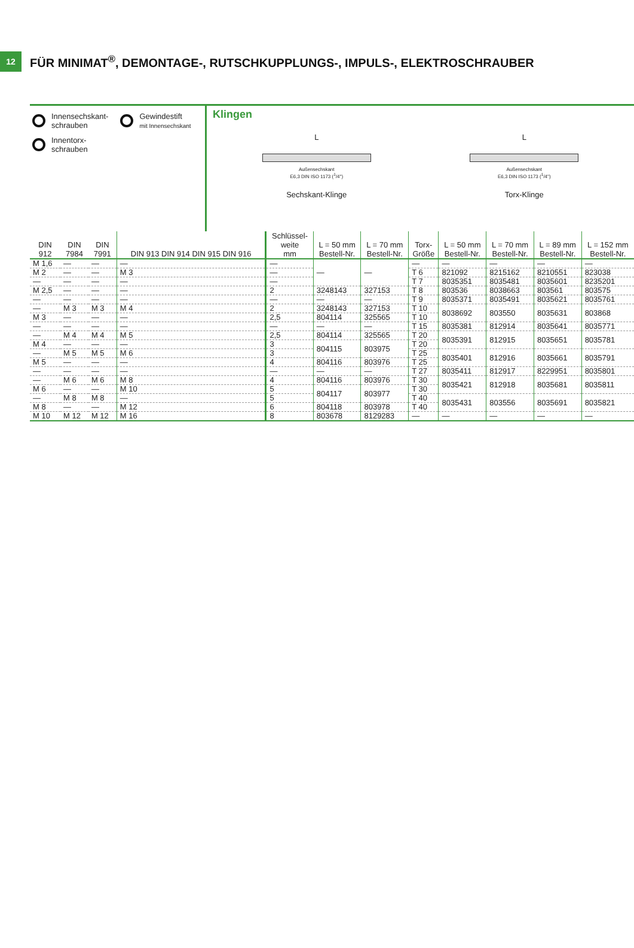12
FÜR MINIMAT<sup>®</sup>, DEMONTAGE-, RUTSCHKUPPLUNGS-, IMPULS-, ELEKTROSCHRAUBER
Innensechskant-
schrauben
Gewindestift
mit Innensechskant
Innentorx-
schrauben
Klingen
L
Außensechskant
E6,3 DIN ISO 1173 (<sup>1</sup>/4")
Sechskant-Klinge
L
Außensechskant
E6,3 DIN ISO 1173 (<sup>1</sup>/4")
Torx-Klinge
| DIN 912 | DIN 7984 | DIN 7991 | DIN 913 DIN 914 DIN 915 DIN 916 | Schlüssel- weite mm | L = 50 mm Bestell-Nr. | L = 70 mm Bestell-Nr. | Torx- Größe | L = 50 mm Bestell-Nr. | L = 70 mm Bestell-Nr. | L = 89 mm Bestell-Nr. | L = 152 mm Bestell-Nr. |
| --- | --- | --- | --- | --- | --- | --- | --- | --- | --- | --- | --- |
| M 1,6 | — | — | — | — | — | — | — | — | — | — | — |
| M 2 | — | — | M 3 | — | | | T 6 | 821092 | 8215162 | 8210551 | 823038 |
| — | — | — | — | — | | | T 7 | 8035351 | 8035481 | 8035601 | 8235201 |
| M 2,5 | — | — | — | 2 | 3248143 | 327153 | T 8 | 803536 | 8038663 | 803561 | 803575 |
| — | — | — | — | — | — | — | T 9 | 8035371 | 8035491 | 8035621 | 8035761 |
| — | M 3 | M 3 | M 4 | 2 | 3248143 | 327153 | T 10 | 8038692 | 803550 | 8035631 | 803868 |
| M 3 | — | — | — | 2,5 | 804114 | 325565 | T 10 | | | | |
| — | — | — | — | — | — | — | T 15 | 8035381 | 812914 | 8035641 | 8035771 |
| — | M 4 | M 4 | M 5 | 2,5 | 804114 | 325565 | T 20 | 8035391 | 812915 | 8035651 | 8035781 |
| M 4 | — | — | — | 3 | 804115 | 803975 | T 20 | | | | |
| — | M 5 | M 5 | M 6 | 3 | | | T 25 | 8035401 | 812916 | 8035661 | 8035791 |
| M 5 | — | — | — | 4 | 804116 | 803976 | T 25 | | | | |
| — | — | — | — | — | — | — | T 27 | 8035411 | 812917 | 8229951 | 8035801 |
| — | M 6 | M 6 | M 8 | 4 | 804116 | 803976 | T 30 | 8035421 | 812918 | 8035681 | 8035811 |
| M 6 | — | — | M 10 | 5 | 804117 | 803977 | T 30 | | | | |
| — | M 8 | M 8 | — | 5 | | | T 40 | 8035431 | 803556 | 8035691 | 8035821 |
| M 8 | — | — | M 12 | 6 | 804118 | 803978 | T 40 | | | | |
| M 10 | M 12 | M 12 | M 16 | 8 | 803678 | 8129283 | — | — | — | — | — |